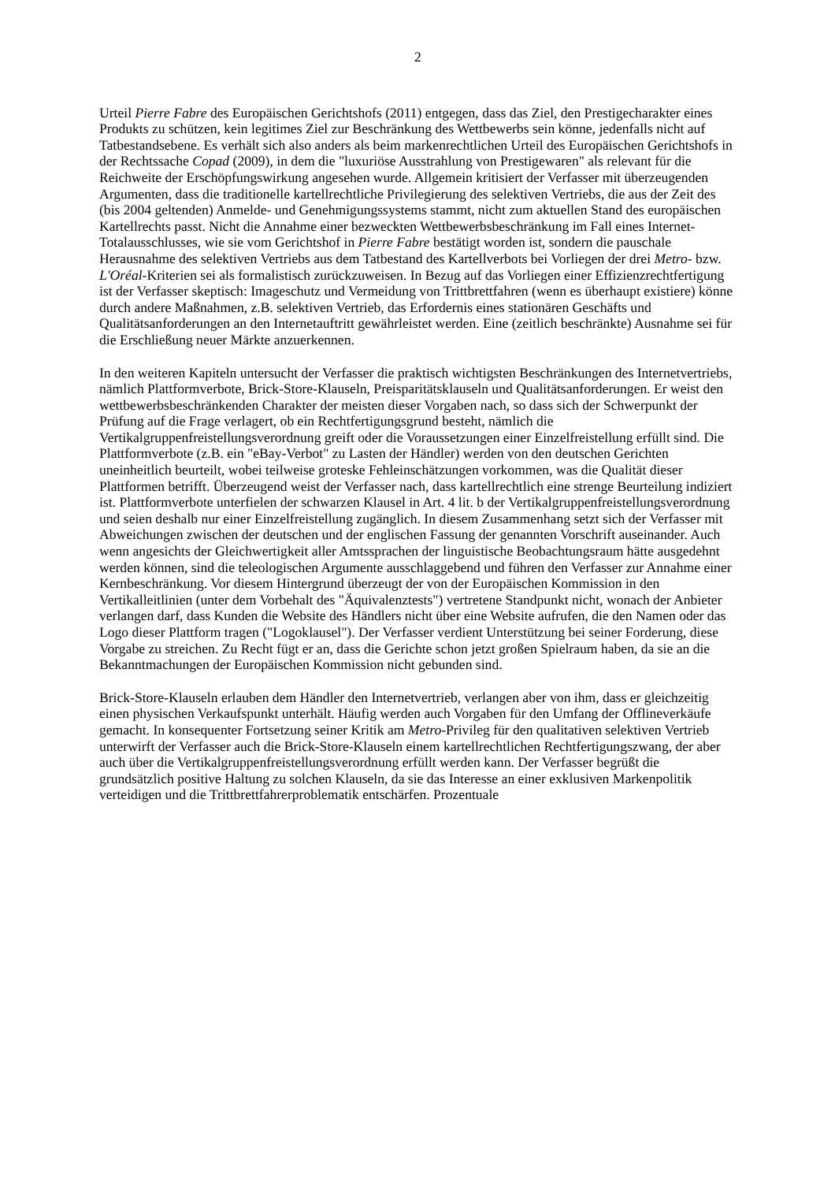2
Urteil Pierre Fabre des Europäischen Gerichtshofs (2011) entgegen, dass das Ziel, den Prestigecharakter eines Produkts zu schützen, kein legitimes Ziel zur Beschränkung des Wettbewerbs sein könne, jedenfalls nicht auf Tatbestandsebene. Es verhält sich also anders als beim markenrechtlichen Urteil des Europäischen Gerichtshofs in der Rechtssache Copad (2009), in dem die "luxuriöse Ausstrahlung von Prestigewaren" als relevant für die Reichweite der Erschöpfungswirkung angesehen wurde. Allgemein kritisiert der Verfasser mit überzeugenden Argumenten, dass die traditionelle kartellrechtliche Privilegierung des selektiven Vertriebs, die aus der Zeit des (bis 2004 geltenden) Anmelde- und Genehmigungssystems stammt, nicht zum aktuellen Stand des europäischen Kartellrechts passt. Nicht die Annahme einer bezweckten Wettbewerbsbeschränkung im Fall eines Internet-Totalausschlusses, wie sie vom Gerichtshof in Pierre Fabre bestätigt worden ist, sondern die pauschale Herausnahme des selektiven Vertriebs aus dem Tatbestand des Kartellverbots bei Vorliegen der drei Metro- bzw. L'Oréal-Kriterien sei als formalistisch zurückzuweisen. In Bezug auf das Vorliegen einer Effizienzrechtfertigung ist der Verfasser skeptisch: Imageschutz und Vermeidung von Trittbrettfahren (wenn es überhaupt existiere) könne durch andere Maßnahmen, z.B. selektiven Vertrieb, das Erfordernis eines stationären Geschäfts und Qualitätsanforderungen an den Internetauftritt gewährleistet werden. Eine (zeitlich beschränkte) Ausnahme sei für die Erschließung neuer Märkte anzuerkennen.
In den weiteren Kapiteln untersucht der Verfasser die praktisch wichtigsten Beschränkungen des Internetvertriebs, nämlich Plattformverbote, Brick-Store-Klauseln, Preisparitätsklauseln und Qualitätsanforderungen. Er weist den wettbewerbsbeschränkenden Charakter der meisten dieser Vorgaben nach, so dass sich der Schwerpunkt der Prüfung auf die Frage verlagert, ob ein Rechtfertigungsgrund besteht, nämlich die Vertikalgruppenfreistellungsverordnung greift oder die Voraussetzungen einer Einzelfreistellung erfüllt sind. Die Plattformverbote (z.B. ein "eBay-Verbot" zu Lasten der Händler) werden von den deutschen Gerichten uneinheitlich beurteilt, wobei teilweise groteske Fehleinschätzungen vorkommen, was die Qualität dieser Plattformen betrifft. Überzeugend weist der Verfasser nach, dass kartellrechtlich eine strenge Beurteilung indiziert ist. Plattformverbote unterfielen der schwarzen Klausel in Art. 4 lit. b der Vertikalgruppenfreistellungsverordnung und seien deshalb nur einer Einzelfreistellung zugänglich. In diesem Zusammenhang setzt sich der Verfasser mit Abweichungen zwischen der deutschen und der englischen Fassung der genannten Vorschrift auseinander. Auch wenn angesichts der Gleichwertigkeit aller Amtssprachen der linguistische Beobachtungsraum hätte ausgedehnt werden können, sind die teleologischen Argumente ausschlaggebend und führen den Verfasser zur Annahme einer Kernbeschränkung. Vor diesem Hintergrund überzeugt der von der Europäischen Kommission in den Vertikalleitlinien (unter dem Vorbehalt des "Äquivalenztests") vertretene Standpunkt nicht, wonach der Anbieter verlangen darf, dass Kunden die Website des Händlers nicht über eine Website aufrufen, die den Namen oder das Logo dieser Plattform tragen ("Logoklausel"). Der Verfasser verdient Unterstützung bei seiner Forderung, diese Vorgabe zu streichen. Zu Recht fügt er an, dass die Gerichte schon jetzt großen Spielraum haben, da sie an die Bekanntmachungen der Europäischen Kommission nicht gebunden sind.
Brick-Store-Klauseln erlauben dem Händler den Internetvertrieb, verlangen aber von ihm, dass er gleichzeitig einen physischen Verkaufspunkt unterhält. Häufig werden auch Vorgaben für den Umfang der Offlineverkäufe gemacht. In konsequenter Fortsetzung seiner Kritik am Metro-Privileg für den qualitativen selektiven Vertrieb unterwirft der Verfasser auch die Brick-Store-Klauseln einem kartellrechtlichen Rechtfertigungszwang, der aber auch über die Vertikalgruppenfreistellungsverordnung erfüllt werden kann. Der Verfasser begrüßt die grundsätzlich positive Haltung zu solchen Klauseln, da sie das Interesse an einer exklusiven Markenpolitik verteidigen und die Trittbrettfahrerproblematik entschärfen. Prozentuale